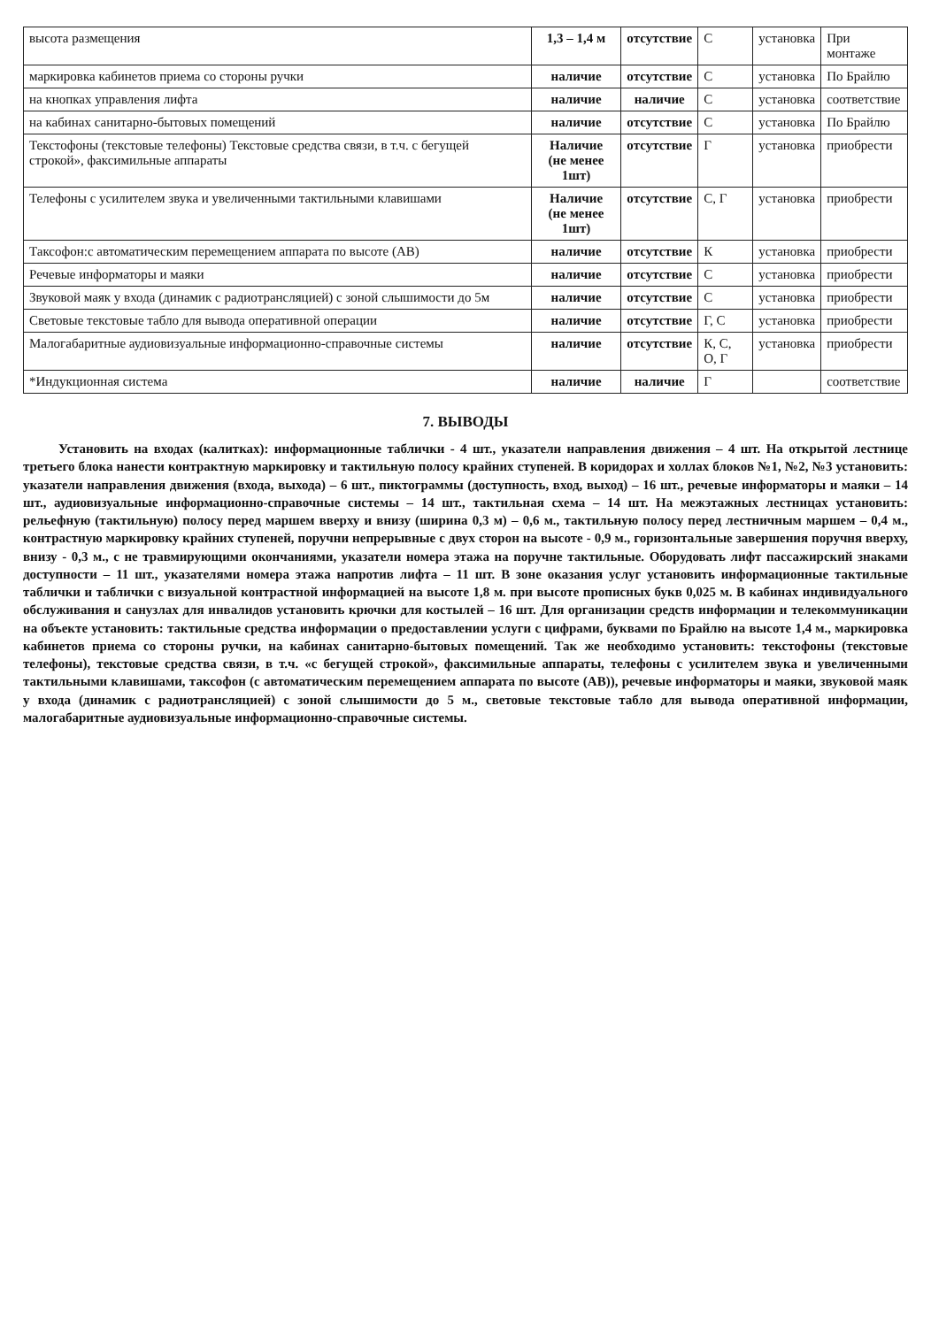| высота размещения | 1,3 – 1,4 м | отсутствие | С | установка | При монтаже |
| маркировка кабинетов приема со стороны ручки | наличие | отсутствие | С | установка | По Брайлю |
| на кнопках управления лифта | наличие | наличие | С | установка | соответствие |
| на кабинах санитарно-бытовых помещений | наличие | отсутствие | С | установка | По Брайлю |
| Текстофоны (текстовые телефоны) Текстовые средства связи, в т.ч. с бегущей строкой», факсимильные аппараты | Наличие (не менее 1шт) | отсутствие | Г | установка | приобрести |
| Телефоны с усилителем звука и увеличенными тактильными клавишами | Наличие (не менее 1шт) | отсутствие | С, Г | установка | приобрести |
| Таксофон:с автоматическим перемещением аппарата по высоте (АВ) | наличие | отсутствие | К | установка | приобрести |
| Речевые информаторы и маяки | наличие | отсутствие | С | установка | приобрести |
| Звуковой маяк у входа (динамик с радиотрансляцией) с зоной слышимости до 5м | наличие | отсутствие | С | установка | приобрести |
| Световые текстовые табло для вывода оперативной операции | наличие | отсутствие | Г, С | установка | приобрести |
| Малогабаритные аудиовизуальные информационно-справочные системы | наличие | отсутствие | К, С, О, Г | установка | приобрести |
| *Индукционная система | наличие | наличие | Г | | соответствие |
7. ВЫВОДЫ
Установить на входах (калитках): информационные таблички - 4 шт., указатели направления движения – 4 шт. На открытой лестнице третьего блока нанести контрактную маркировку и тактильную полосу крайних ступеней. В коридорах и холлах блоков №1, №2, №3 установить: указатели направления движения (входа, выхода) – 6 шт., пиктограммы (доступность, вход, выход) – 16 шт., речевые информаторы и маяки – 14 шт., аудиовизуальные информационно-справочные системы – 14 шт., тактильная схема – 14 шт. На межэтажных лестницах установить: рельефную (тактильную) полосу перед маршем вверху и внизу (ширина 0,3 м) – 0,6 м., тактильную полосу перед лестничным маршем – 0,4 м., контрастную маркировку крайних ступеней, поручни непрерывные с двух сторон на высоте - 0,9 м., горизонтальные завершения поручня вверху, внизу - 0,3 м., с не травмирующими окончаниями, указатели номера этажа на поручне тактильные. Оборудовать лифт пассажирский знаками доступности – 11 шт., указателями номера этажа напротив лифта – 11 шт. В зоне оказания услуг установить информационные тактильные таблички и таблички с визуальной контрастной информацией на высоте 1,8 м. при высоте прописных букв 0,025 м. В кабинах индивидуального обслуживания и санузлах для инвалидов установить крючки для костылей – 16 шт. Для организации средств информации и телекоммуникации на объекте установить: тактильные средства информации о предоставлении услуги с цифрами, буквами по Брайлю на высоте 1,4 м., маркировка кабинетов приема со стороны ручки, на кабинах санитарно-бытовых помещений. Так же необходимо установить: текстофоны (текстовые телефоны), текстовые средства связи, в т.ч. «с бегущей строкой», факсимильные аппараты, телефоны с усилителем звука и увеличенными тактильными клавишами, таксофон (с автоматическим перемещением аппарата по высоте (АВ)), речевые информаторы и маяки, звуковой маяк у входа (динамик с радиотрансляцией) с зоной слышимости до 5 м., световые текстовые табло для вывода оперативной информации, малогабаритные аудиовизуальные информационно-справочные системы.